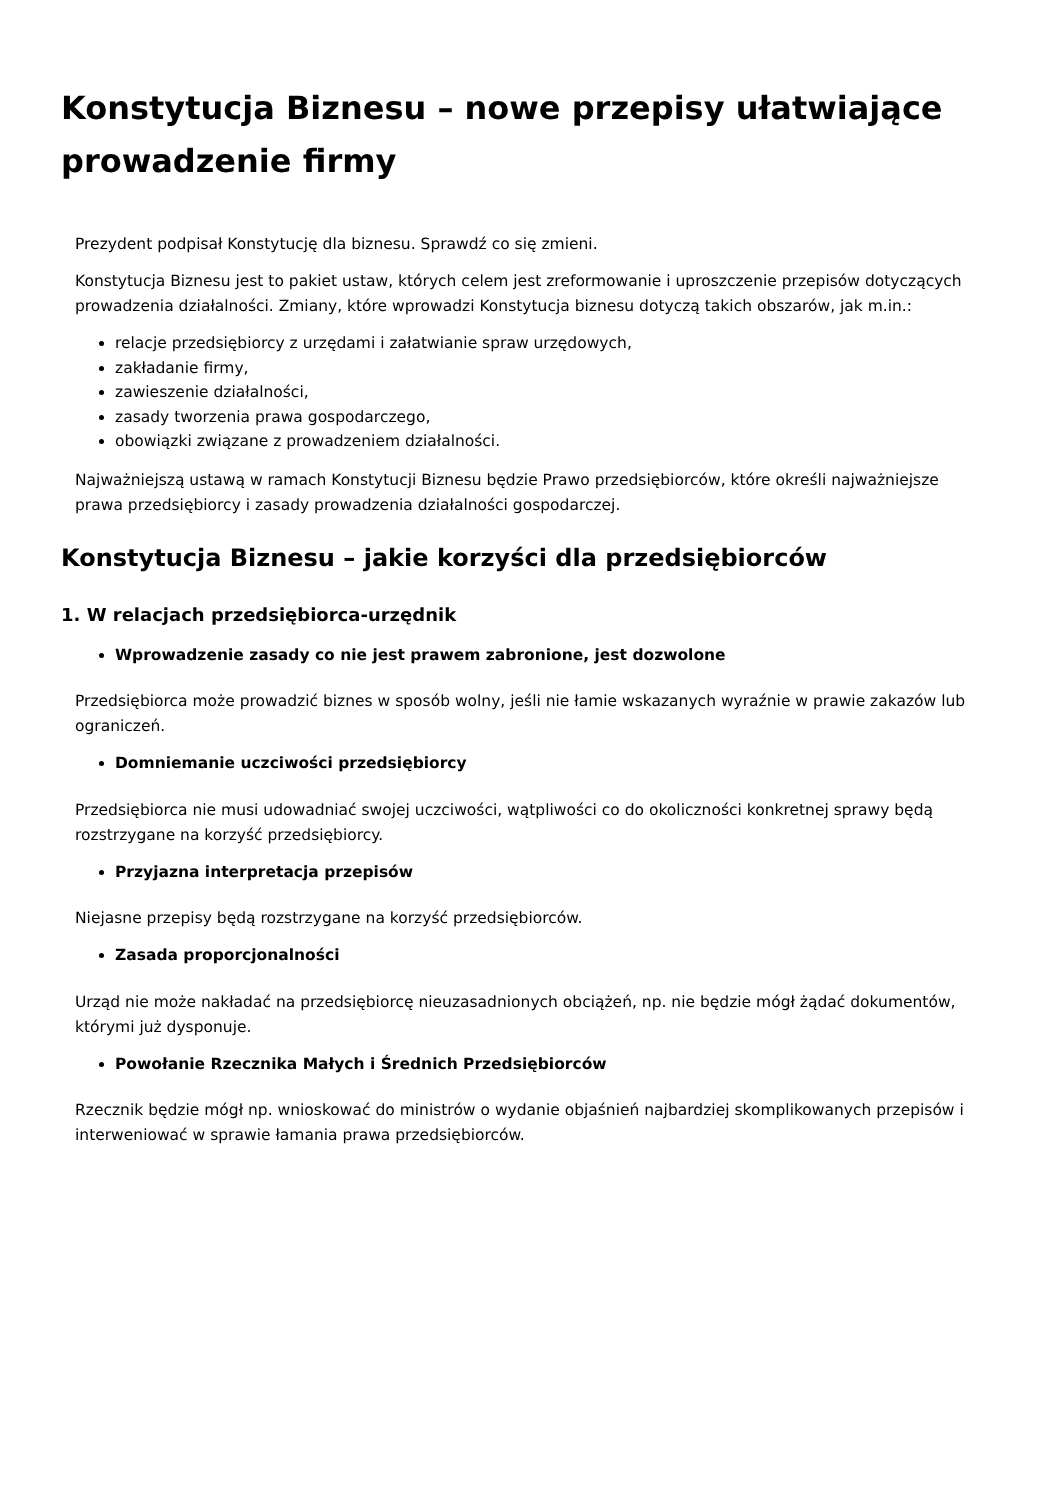Konstytucja Biznesu – nowe przepisy ułatwiające prowadzenie firmy
Prezydent podpisał Konstytucję dla biznesu. Sprawdź co się zmieni.
Konstytucja Biznesu jest to pakiet ustaw, których celem jest zreformowanie i uproszczenie przepisów dotyczących prowadzenia działalności. Zmiany, które wprowadzi Konstytucja biznesu dotyczą takich obszarów, jak m.in.:
relacje przedsiębiorcy z urzędami i załatwianie spraw urzędowych,
zakładanie firmy,
zawieszenie działalności,
zasady tworzenia prawa gospodarczego,
obowiązki związane z prowadzeniem działalności.
Najważniejszą ustawą w ramach Konstytucji Biznesu będzie Prawo przedsiębiorców, które określi najważniejsze prawa przedsiębiorcy i zasady prowadzenia działalności gospodarczej.
Konstytucja Biznesu – jakie korzyści dla przedsiębiorców
1. W relacjach przedsiębiorca-urzędnik
Wprowadzenie zasady co nie jest prawem zabronione, jest dozwolone
Przedsiębiorca może prowadzić biznes w sposób wolny, jeśli nie łamie wskazanych wyraźnie w prawie zakazów lub ograniczeń.
Domniemanie uczciwości przedsiębiorcy
Przedsiębiorca nie musi udowadniać swojej uczciwości, wątpliwości co do okoliczności konkretnej sprawy będą rozstrzygane na korzyść przedsiębiorcy.
Przyjazna interpretacja przepisów
Niejasne przepisy będą rozstrzygane na korzyść przedsiębiorców.
Zasada proporcjonalności
Urząd nie może nakładać na przedsiębiorcę nieuzasadnionych obciążeń, np. nie będzie mógł żądać dokumentów, którymi już dysponuje.
Powołanie Rzecznika Małych i Średnich Przedsiębiorców
Rzecznik będzie mógł np. wnioskować do ministrów o wydanie objaśnień najbardziej skomplikowanych przepisów i interweniować w sprawie łamania prawa przedsiębiorców.